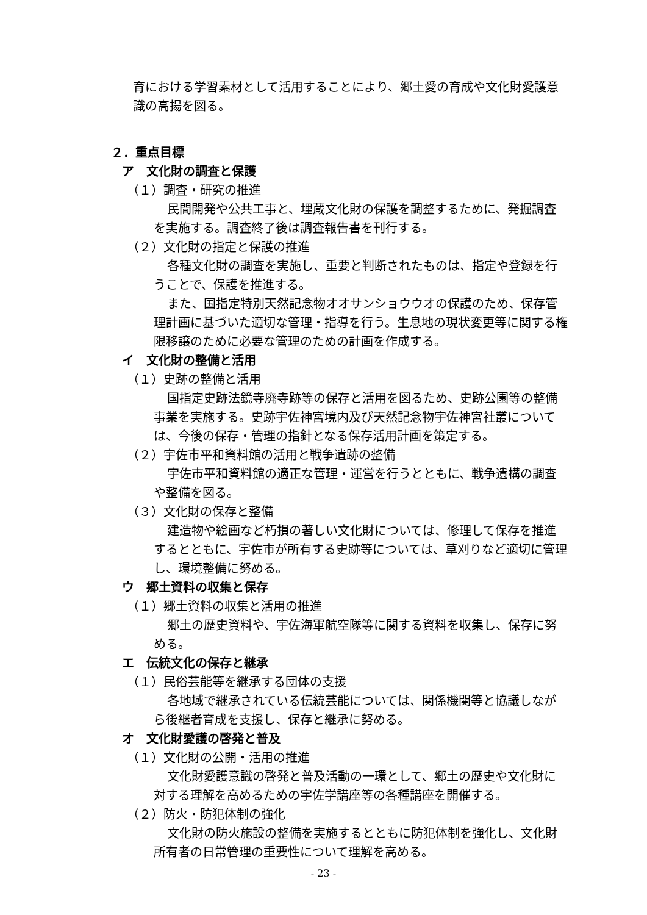育における学習素材として活用することにより、郷土愛の育成や文化財愛護意識の高揚を図る。
２．重点目標
ア　文化財の調査と保護
（１）調査・研究の推進
民間開発や公共工事と、埋蔵文化財の保護を調整するために、発掘調査を実施する。調査終了後は調査報告書を刊行する。
（２）文化財の指定と保護の推進
各種文化財の調査を実施し、重要と判断されたものは、指定や登録を行うことで、保護を推進する。
また、国指定特別天然記念物オオサンショウウオの保護のため、保存管理計画に基づいた適切な管理・指導を行う。生息地の現状変更等に関する権限移譲のために必要な管理のための計画を作成する。
イ　文化財の整備と活用
（１）史跡の整備と活用
国指定史跡法鏡寺廃寺跡等の保存と活用を図るため、史跡公園等の整備事業を実施する。史跡宇佐神宮境内及び天然記念物宇佐神宮社叢については、今後の保存・管理の指針となる保存活用計画を策定する。
（２）宇佐市平和資料館の活用と戦争遺跡の整備
宇佐市平和資料館の適正な管理・運営を行うとともに、戦争遺構の調査や整備を図る。
（３）文化財の保存と整備
建造物や絵画など朽損の著しい文化財については、修理して保存を推進するとともに、宇佐市が所有する史跡等については、草刈りなど適切に管理し、環境整備に努める。
ウ　郷土資料の収集と保存
（１）郷土資料の収集と活用の推進
郷土の歴史資料や、宇佐海軍航空隊等に関する資料を収集し、保存に努める。
エ　伝統文化の保存と継承
（１）民俗芸能等を継承する団体の支援
各地域で継承されている伝統芸能については、関係機関等と協議しながら後継者育成を支援し、保存と継承に努める。
オ　文化財愛護の啓発と普及
（１）文化財の公開・活用の推進
文化財愛護意識の啓発と普及活動の一環として、郷土の歴史や文化財に対する理解を高めるための宇佐学講座等の各種講座を開催する。
（２）防火・防犯体制の強化
文化財の防火施設の整備を実施するとともに防犯体制を強化し、文化財所有者の日常管理の重要性について理解を高める。
- 23 -